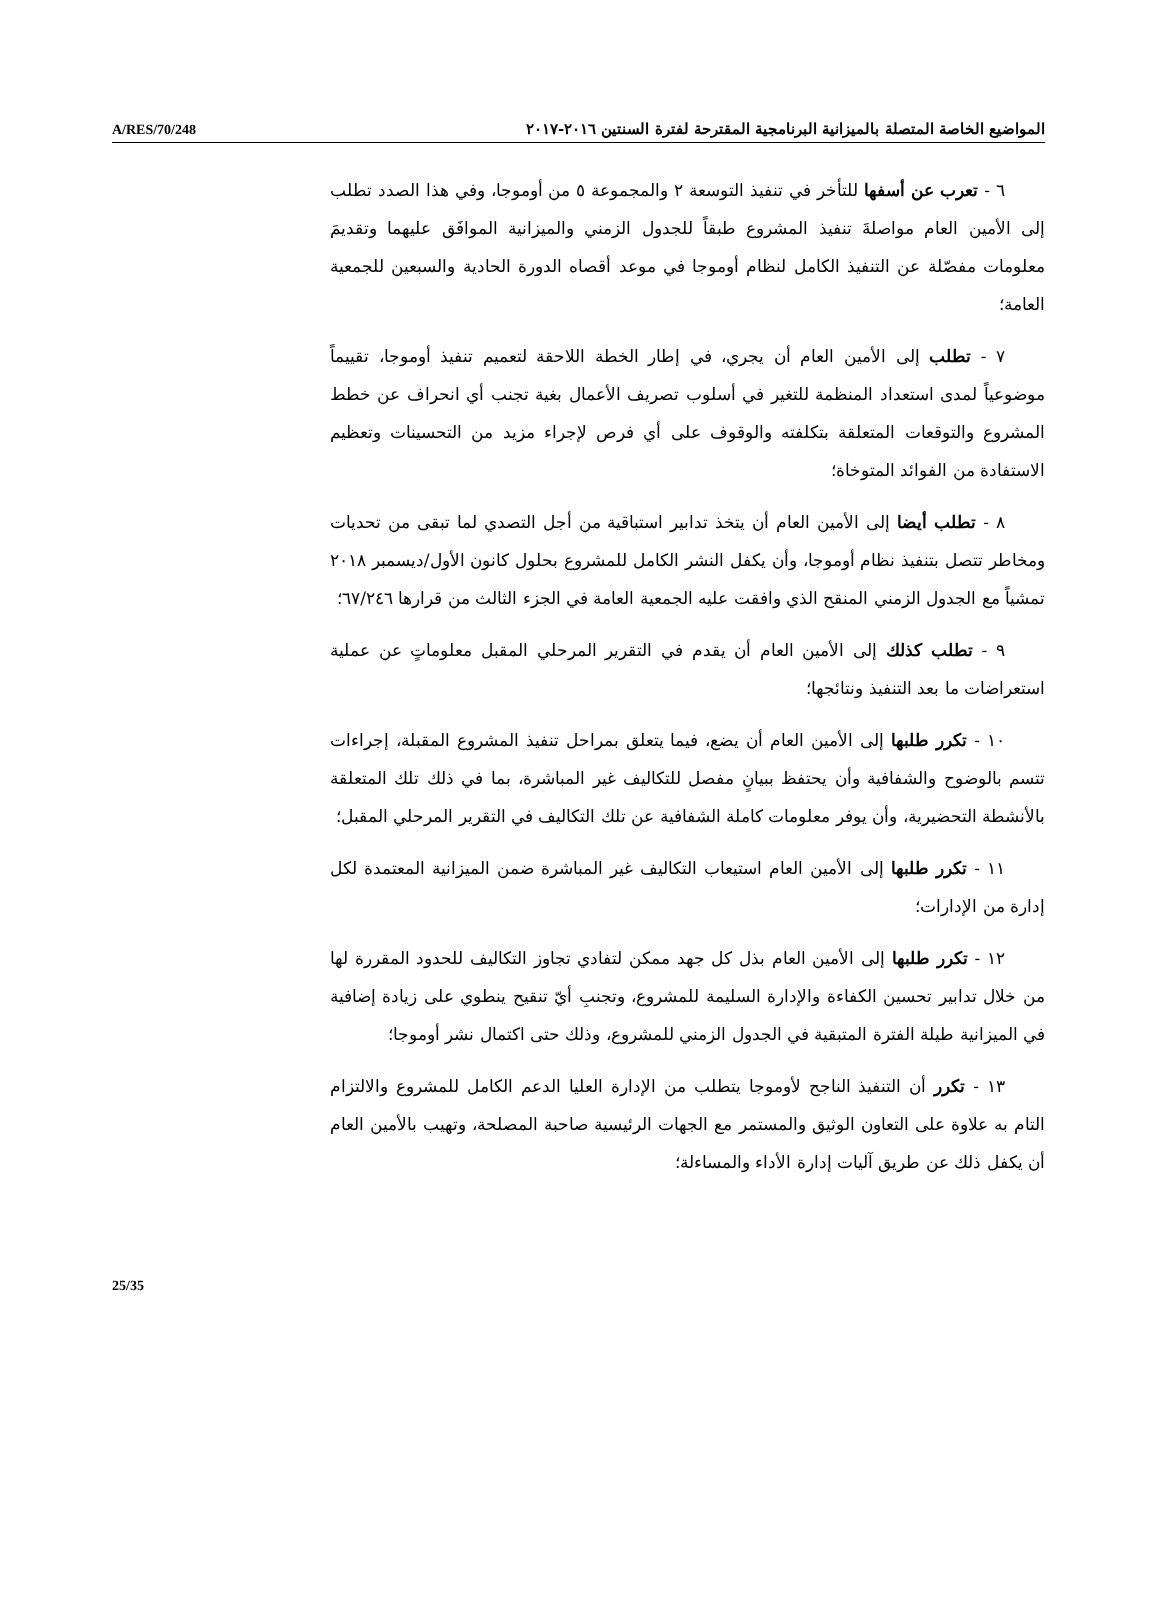A/RES/70/248 المواضيع الخاصة المتصلة بالميزانية البرنامجية المقترحة لفترة السنتين ٢٠١٦-٢٠١٧
٦ - تعرب عن أسفها للتأخر في تنفيذ التوسعة ٢ والمجموعة ٥ من أوموجا، وفي هذا الصدد تطلب إلى الأمين العام مواصلةَ تنفيذ المشروع طبقاً للجدول الزمني والميزانية الموافَق عليهما وتقديمَ معلومات مفصّلة عن التنفيذ الكامل لنظام أوموجا في موعد أقصاه الدورة الحادية والسبعين للجمعية العامة؛
٧ - تطلب إلى الأمين العام أن يجري، في إطار الخطة اللاحقة لتعميم تنفيذ أوموجا، تقييماً موضوعياً لمدى استعداد المنظمة للتغير في أسلوب تصريف الأعمال بغية تجنب أي انحراف عن خطط المشروع والتوقعات المتعلقة بتكلفته والوقوف على أي فرص لإجراء مزيد من التحسينات وتعظيم الاستفادة من الفوائد المتوخاة؛
٨ - تطلب أيضا إلى الأمين العام أن يتخذ تدابير استباقية من أجل التصدي لما تبقى من تحديات ومخاطر تتصل بتنفيذ نظام أوموجا، وأن يكفل النشر الكامل للمشروع بحلول كانون الأول/ديسمبر ٢٠١٨ تمشياً مع الجدول الزمني المنقح الذي وافقت عليه الجمعية العامة في الجزء الثالث من قرارها ٦٧/٢٤٦؛
٩ - تطلب كذلك إلى الأمين العام أن يقدم في التقرير المرحلي المقبل معلوماتٍ عن عملية استعراضات ما بعد التنفيذ ونتائجها؛
١٠ - تكرر طلبها إلى الأمين العام أن يضع، فيما يتعلق بمراحل تنفيذ المشروع المقبلة، إجراءات تتسم بالوضوح والشفافية وأن يحتفظ ببيانٍ مفصل للتكاليف غير المباشرة، بما في ذلك تلك المتعلقة بالأنشطة التحضيرية، وأن يوفر معلومات كاملة الشفافية عن تلك التكاليف في التقرير المرحلي المقبل؛
١١ - تكرر طلبها إلى الأمين العام استيعاب التكاليف غير المباشرة ضمن الميزانية المعتمدة لكل إدارة من الإدارات؛
١٢ - تكرر طلبها إلى الأمين العام بذل كل جهد ممكن لتفادي تجاوز التكاليف للحدود المقررة لها من خلال تدابير تحسين الكفاءة والإدارة السليمة للمشروع، وتجنبِ أيّ تنقيح ينطوي على زيادة إضافية في الميزانية طيلة الفترة المتبقية في الجدول الزمني للمشروع، وذلك حتى اكتمال نشر أوموجا؛
١٣ - تكرر أن التنفيذ الناجح لأوموجا يتطلب من الإدارة العليا الدعم الكامل للمشروع والالتزام التام به علاوة على التعاون الوثيق والمستمر مع الجهات الرئيسية صاحبة المصلحة، وتهيب بالأمين العام أن يكفل ذلك عن طريق آليات إدارة الأداء والمساءلة؛
25/35